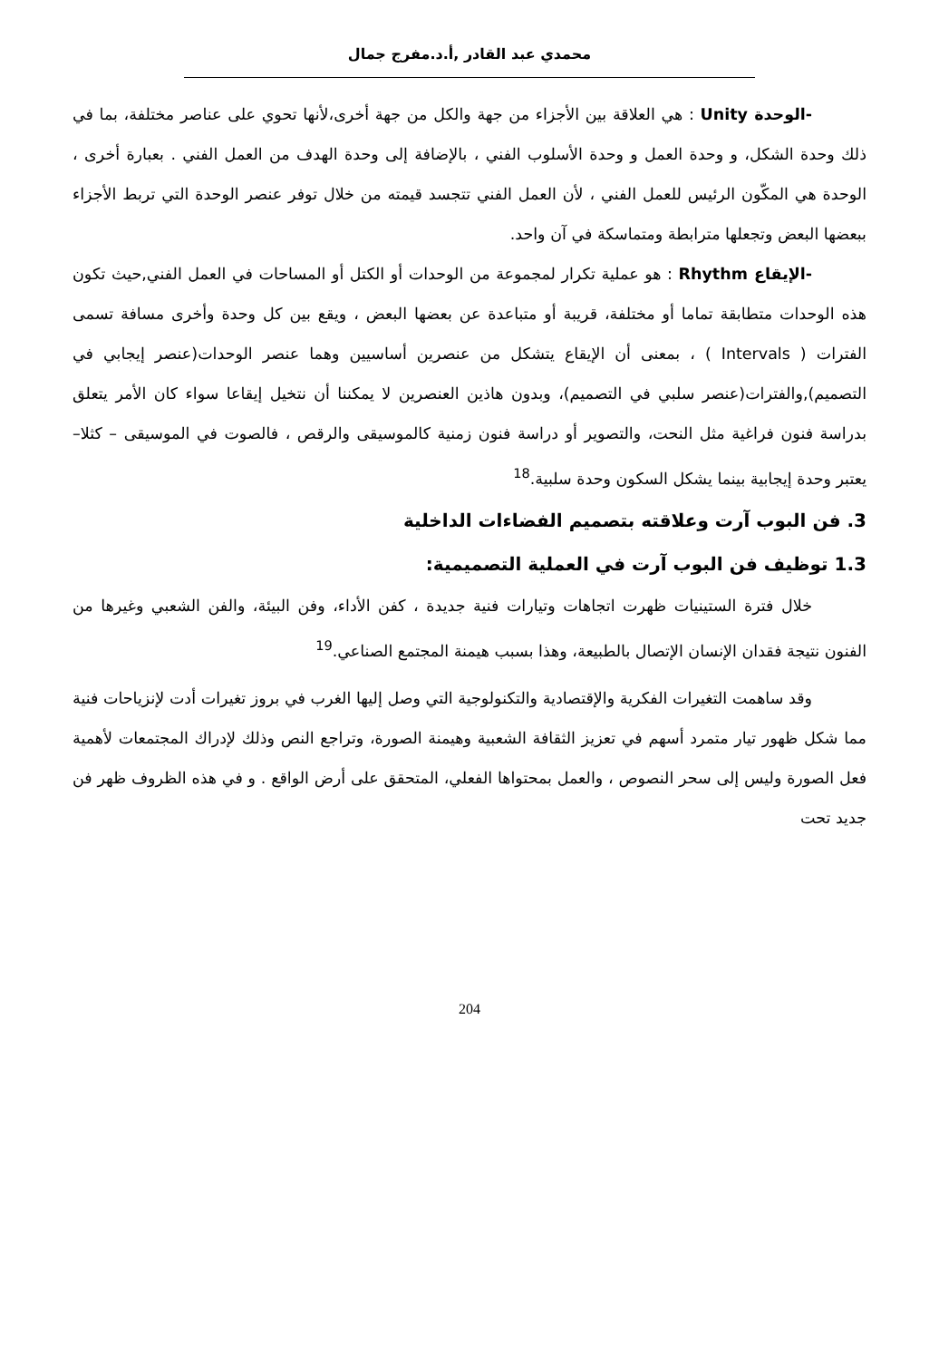محمدي عبد القادر ,أ.د.مفرج جمال
-الوحدة Unity : هي العلاقة بين الأجزاء من جهة والكل من جهة أخرى،لأنها تحوي على عناصر مختلفة، بما في ذلك وحدة الشكل، و وحدة العمل و وحدة الأسلوب الفني ، بالإضافة إلى وحدة الهدف من العمل الفني . بعبارة أخرى ، الوحدة هي المكّون الرئيس للعمل الفني ، لأن العمل الفني تتجسد قيمته من خلال توفر عنصر الوحدة التي تربط الأجزاء ببعضها البعض وتجعلها مترابطة ومتماسكة في آن واحد.
-الإيقاع Rhythm : هو عملية تكرار لمجموعة من الوحدات أو الكتل أو المساحات في العمل الفني,حيث تكون هذه الوحدات متطابقة تماما أو مختلفة، قريبة أو متباعدة عن بعضها البعض ، ويقع بين كل وحدة وأخرى مسافة تسمى الفترات ( Intervals ) ، بمعنى أن الإيقاع يتشكل من عنصرين أساسيين وهما عنصر الوحدات(عنصر إيجابي في التصميم),والفترات(عنصر سلبي في التصميم)، وبدون هاذين العنصرين لا يمكننا أن نتخيل إيقاعا سواء كان الأمر يتعلق بدراسة فنون فراغية مثل النحت، والتصوير أو دراسة فنون زمنية كالموسيقى والرقص ، فالصوت في الموسيقى – كثلا– يعتبر وحدة إيجابية بينما يشكل السكون وحدة سلبية.<sup>18</sup>
3. فن البوب آرت وعلاقته بتصميم الفضاءات الداخلية
1.3 توظيف فن البوب آرت في العملية التصميمية:
خلال فترة الستينيات ظهرت اتجاهات وتيارات فنية جديدة ، كفن الأداء، وفن البيئة، والفن الشعبي وغيرها من الفنون نتيجة فقدان الإنسان الإتصال بالطبيعة، وهذا بسبب هيمنة المجتمع الصناعي.<sup>19</sup>
وقد ساهمت التغيرات الفكرية والإقتصادية والتكنولوجية التي وصل إليها الغرب في بروز تغيرات أدت لإنزياحات فنية مما شكل ظهور تيار متمرد أسهم في تعزيز الثقافة الشعبية وهيمنة الصورة، وتراجع النص وذلك لإدراك المجتمعات لأهمية فعل الصورة وليس إلى سحر النصوص ، والعمل بمحتواها الفعلي، المتحقق على أرض الواقع . و في هذه الظروف ظهر فن جديد تحت
204